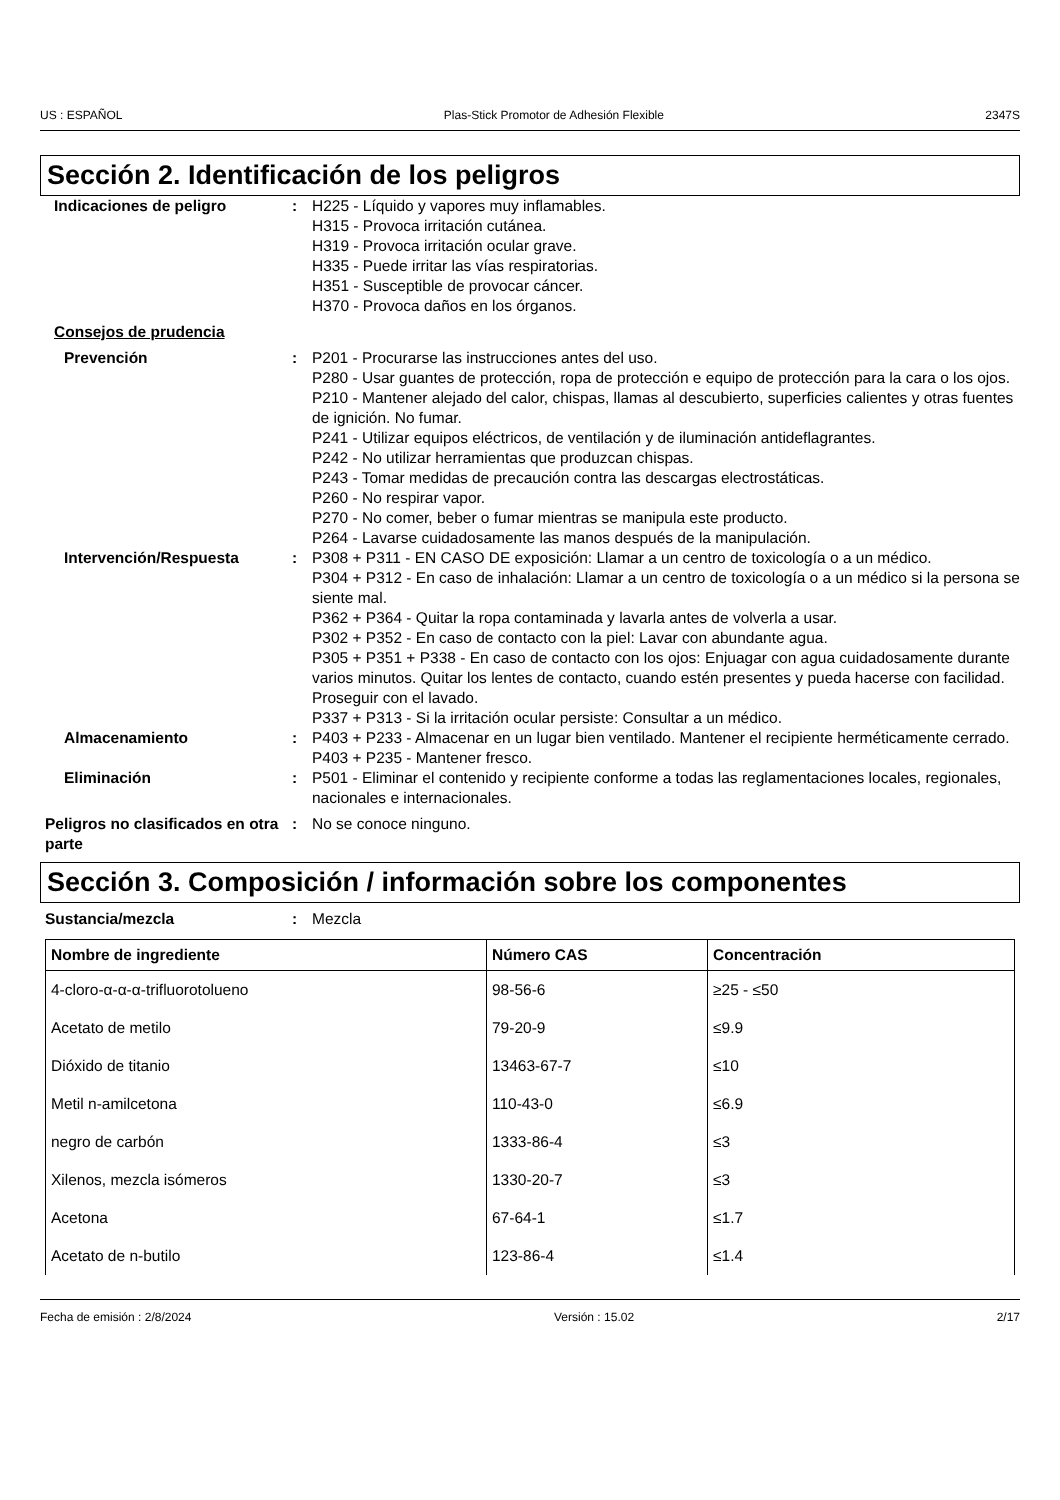US : ESPAÑOL Plas-Stick Promotor de Adhesión Flexible 2347S
Sección 2. Identificación de los peligros
Indicaciones de peligro : H225 - Líquido y vapores muy inflamables.
H315 - Provoca irritación cutánea.
H319 - Provoca irritación ocular grave.
H335 - Puede irritar las vías respiratorias.
H351 - Susceptible de provocar cáncer.
H370 - Provoca daños en los órganos.
Consejos de prudencia
Prevención : P201 - Procurarse las instrucciones antes del uso.
P280 - Usar guantes de protección, ropa de protección e equipo de protección para la cara o los ojos.
P210 - Mantener alejado del calor, chispas, llamas al descubierto, superficies calientes y otras fuentes de ignición. No fumar.
P241 - Utilizar equipos eléctricos, de ventilación y de iluminación antideflagrantes.
P242 - No utilizar herramientas que produzcan chispas.
P243 - Tomar medidas de precaución contra las descargas electrostáticas.
P260 - No respirar vapor.
P270 - No comer, beber o fumar mientras se manipula este producto.
P264 - Lavarse cuidadosamente las manos después de la manipulación.
Intervención/Respuesta : P308 + P311 - EN CASO DE exposición: Llamar a un centro de toxicología o a un médico.
P304 + P312 - En caso de inhalación: Llamar a un centro de toxicología o a un médico si la persona se siente mal.
P362 + P364 - Quitar la ropa contaminada y lavarla antes de volverla a usar.
P302 + P352 - En caso de contacto con la piel: Lavar con abundante agua.
P305 + P351 + P338 - En caso de contacto con los ojos: Enjuagar con agua cuidadosamente durante varios minutos. Quitar los lentes de contacto, cuando estén presentes y pueda hacerse con facilidad. Proseguir con el lavado.
P337 + P313 - Si la irritación ocular persiste: Consultar a un médico.
Almacenamiento : P403 + P233 - Almacenar en un lugar bien ventilado. Mantener el recipiente herméticamente cerrado.
P403 + P235 - Mantener fresco.
Eliminación : P501 - Eliminar el contenido y recipiente conforme a todas las reglamentaciones locales, regionales, nacionales e internacionales.
Peligros no clasificados en otra parte
: No se conoce ninguno.
Sección 3. Composición / información sobre los componentes
Sustancia/mezcla : Mezcla
| Nombre de ingrediente | Número CAS | Concentración |
| --- | --- | --- |
| 4-cloro-α-α-α-trifluorotolueno | 98-56-6 | ≥25 - ≤50 |
| Acetato de metilo | 79-20-9 | ≤9.9 |
| Dióxido de titanio | 13463-67-7 | ≤10 |
| Metil n-amilcetona | 110-43-0 | ≤6.9 |
| negro de carbón | 1333-86-4 | ≤3 |
| Xilenos, mezcla isómeros | 1330-20-7 | ≤3 |
| Acetona | 67-64-1 | ≤1.7 |
| Acetato de n-butilo | 123-86-4 | ≤1.4 |
Fecha de emisión : 2/8/2024 Versión : 15.02 2/17